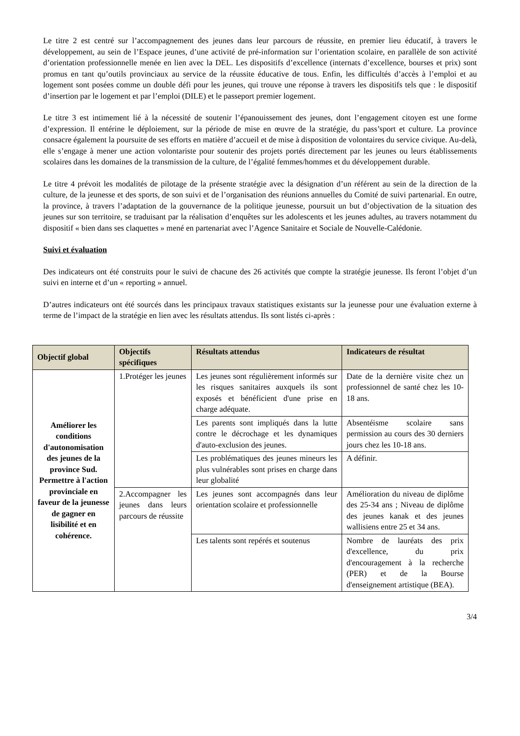Le titre 2 est centré sur l’accompagnement des jeunes dans leur parcours de réussite, en premier lieu éducatif, à travers le développement, au sein de l’Espace jeunes, d’une activité de pré-information sur l’orientation scolaire, en parallèle de son activité d’orientation professionnelle menée en lien avec la DEL. Les dispositifs d’excellence (internats d’excellence, bourses et prix) sont promus en tant qu’outils provinciaux au service de la réussite éducative de tous. Enfin, les difficultés d’accès à l’emploi et au logement sont posées comme un double défi pour les jeunes, qui trouve une réponse à travers les dispositifs tels que : le dispositif d’insertion par le logement et par l’emploi (DILE) et le passeport premier logement.
Le titre 3 est intimement lié à la nécessité de soutenir l’épanouissement des jeunes, dont l’engagement citoyen est une forme d’expression. Il entérine le déploiement, sur la période de mise en œuvre de la stratégie, du pass’sport et culture. La province consacre également la poursuite de ses efforts en matière d’accueil et de mise à disposition de volontaires du service civique. Au-delà, elle s’engage à mener une action volontariste pour soutenir des projets portés directement par les jeunes ou leurs établissements scolaires dans les domaines de la transmission de la culture, de l’égalité femmes/hommes et du développement durable.
Le titre 4 prévoit les modalités de pilotage de la présente stratégie avec la désignation d’un référent au sein de la direction de la culture, de la jeunesse et des sports, de son suivi et de l’organisation des réunions annuelles du Comité de suivi partenarial. En outre, la province, à travers l’adaptation de la gouvernance de la politique jeunesse, poursuit un but d’objectivation de la situation des jeunes sur son territoire, se traduisant par la réalisation d’enquêtes sur les adolescents et les jeunes adultes, au travers notamment du dispositif « bien dans ses claquettes » mené en partenariat avec l’Agence Sanitaire et Sociale de Nouvelle-Calédonie.
Suivi et évaluation
Des indicateurs ont été construits pour le suivi de chacune des 26 activités que compte la stratégie jeunesse. Ils feront l’objet d’un suivi en interne et d’un « reporting » annuel.
D’autres indicateurs ont été sourcés dans les principaux travaux statistiques existants sur la jeunesse pour une évaluation externe à terme de l’impact de la stratégie en lien avec les résultats attendus. Ils sont listés ci-après :
| Objectif global | Objectifs spécifiques | Résultats attendus | Indicateurs de résultat |
| --- | --- | --- | --- |
| Améliorer les conditions d'autonomisation des jeunes de la province Sud. Permettre à l'action provinciale en faveur de la jeunesse de gagner en lisibilité et en cohérence. | 1.Protéger les jeunes | Les jeunes sont régulièrement informés sur les risques sanitaires auxquels ils sont exposés et bénéficient d'une prise en charge adéquate. | Date de la dernière visite chez un professionnel de santé chez les 10-18 ans. |
| | | Les parents sont impliqués dans la lutte contre le décrochage et les dynamiques d'auto-exclusion des jeunes. | Absentéisme scolaire sans permission au cours des 30 derniers jours chez les 10-18 ans. |
| | | Les problématiques des jeunes mineurs les plus vulnérables sont prises en charge dans leur globalité | A définir. |
| | 2.Accompagner les jeunes dans leurs parcours de réussite | Les jeunes sont accompagnés dans leur orientation scolaire et professionnelle | Amélioration du niveau de diplôme des 25-34 ans ; Niveau de diplôme des jeunes kanak et des jeunes wallisiens entre 25 et 34 ans. |
| | | Les talents sont repérés et soutenus | Nombre de lauréats des prix d'excellence, du prix d'encouragement à la recherche (PER) et de la Bourse d'enseignement artistique (BEA). |
3/4